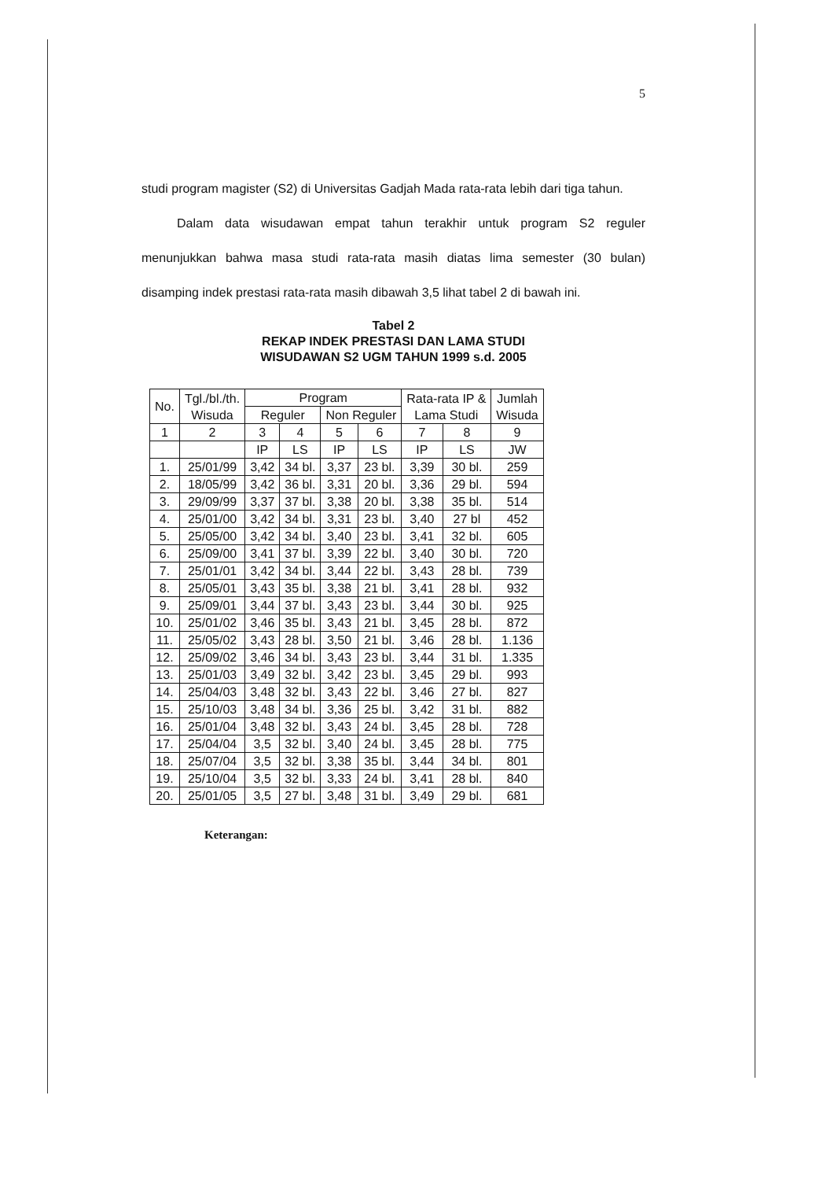5
studi program magister (S2) di Universitas Gadjah Mada rata-rata lebih dari tiga tahun.
Dalam data wisudawan empat tahun terakhir untuk program S2 reguler menunjukkan bahwa masa studi rata-rata masih diatas lima semester (30 bulan) disamping indek prestasi rata-rata masih dibawah 3,5 lihat tabel 2 di bawah ini.
Tabel 2
REKAP INDEK PRESTASI DAN LAMA STUDI
WISUDAWAN S2 UGM TAHUN 1999 s.d. 2005
| No. | Tgl./bl./th. Wisuda | Program | | | | Rata-rata IP & Lama Studi | | Jumlah Wisuda |
| --- | --- | --- | --- | --- | --- | --- | --- | --- |
| | | Reguler | | Non Reguler | | | | |
| 1 | 2 | 3 | 4 | 5 | 6 | 7 | 8 | 9 |
| | | IP | LS | IP | LS | IP | LS | JW |
| 1. | 25/01/99 | 3,42 | 34 bl. | 3,37 | 23 bl. | 3,39 | 30 bl. | 259 |
| 2. | 18/05/99 | 3,42 | 36 bl. | 3,31 | 20 bl. | 3,36 | 29 bl. | 594 |
| 3. | 29/09/99 | 3,37 | 37 bl. | 3,38 | 20 bl. | 3,38 | 35 bl. | 514 |
| 4. | 25/01/00 | 3,42 | 34 bl. | 3,31 | 23 bl. | 3,40 | 27 bl | 452 |
| 5. | 25/05/00 | 3,42 | 34 bl. | 3,40 | 23 bl. | 3,41 | 32 bl. | 605 |
| 6. | 25/09/00 | 3,41 | 37 bl. | 3,39 | 22 bl. | 3,40 | 30 bl. | 720 |
| 7. | 25/01/01 | 3,42 | 34 bl. | 3,44 | 22 bl. | 3,43 | 28 bl. | 739 |
| 8. | 25/05/01 | 3,43 | 35 bl. | 3,38 | 21 bl. | 3,41 | 28 bl. | 932 |
| 9. | 25/09/01 | 3,44 | 37 bl. | 3,43 | 23 bl. | 3,44 | 30 bl. | 925 |
| 10. | 25/01/02 | 3,46 | 35 bl. | 3,43 | 21 bl. | 3,45 | 28 bl. | 872 |
| 11. | 25/05/02 | 3,43 | 28 bl. | 3,50 | 21 bl. | 3,46 | 28 bl. | 1.136 |
| 12. | 25/09/02 | 3,46 | 34 bl. | 3,43 | 23 bl. | 3,44 | 31 bl. | 1.335 |
| 13. | 25/01/03 | 3,49 | 32 bl. | 3,42 | 23 bl. | 3,45 | 29 bl. | 993 |
| 14. | 25/04/03 | 3,48 | 32 bl. | 3,43 | 22 bl. | 3,46 | 27 bl. | 827 |
| 15. | 25/10/03 | 3,48 | 34 bl. | 3,36 | 25 bl. | 3,42 | 31 bl. | 882 |
| 16. | 25/01/04 | 3,48 | 32 bl. | 3,43 | 24 bl. | 3,45 | 28 bl. | 728 |
| 17. | 25/04/04 | 3,5 | 32 bl. | 3,40 | 24 bl. | 3,45 | 28 bl. | 775 |
| 18. | 25/07/04 | 3,5 | 32 bl. | 3,38 | 35 bl. | 3,44 | 34 bl. | 801 |
| 19. | 25/10/04 | 3,5 | 32 bl. | 3,33 | 24 bl. | 3,41 | 28 bl. | 840 |
| 20. | 25/01/05 | 3,5 | 27 bl. | 3,48 | 31 bl. | 3,49 | 29 bl. | 681 |
Keterangan: